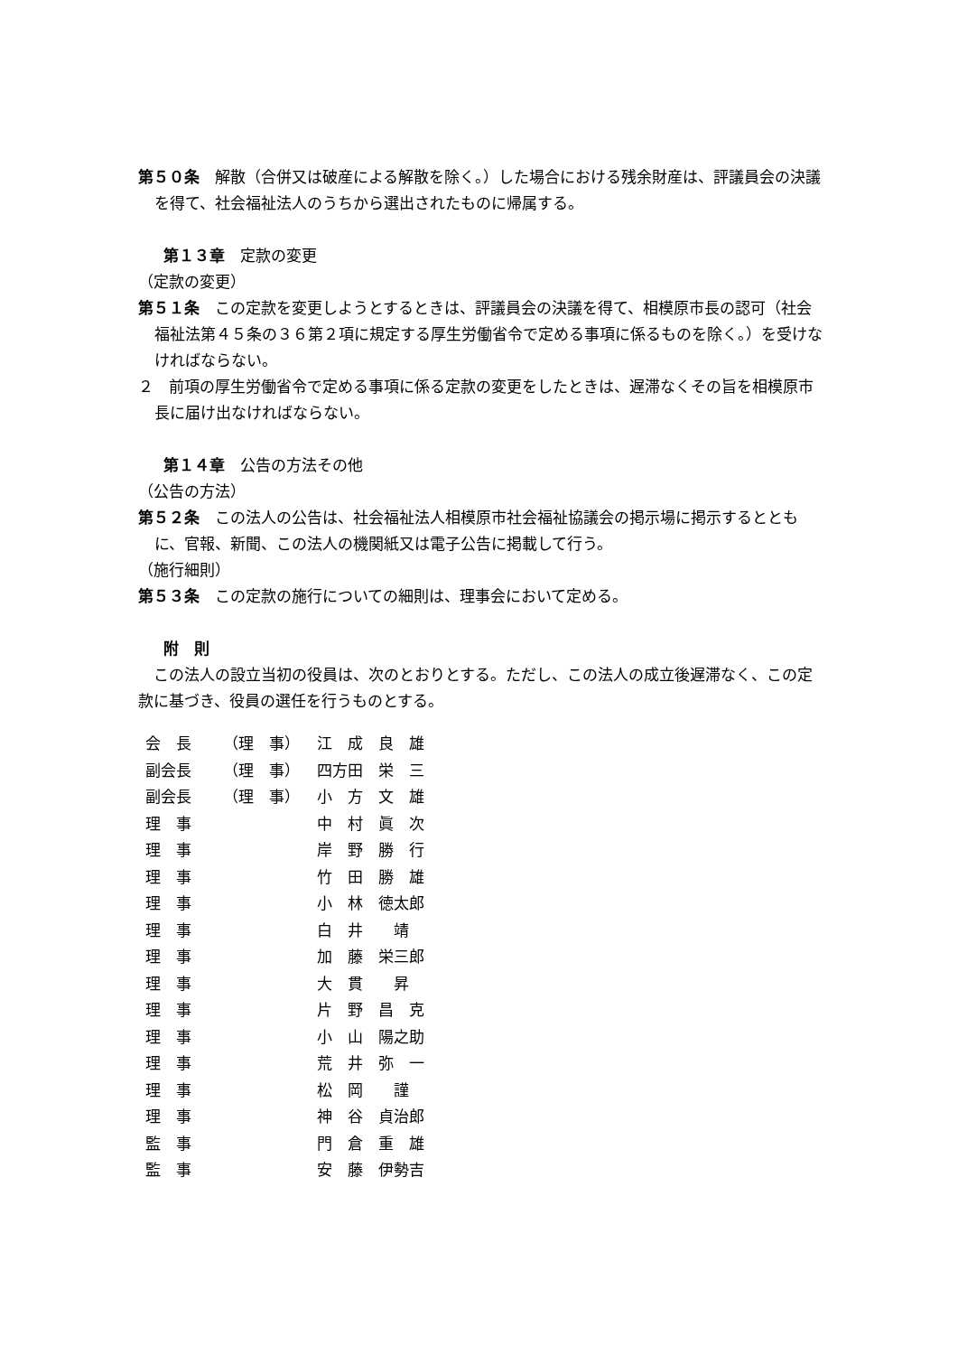第５０条　解散（合併又は破産による解散を除く。）した場合における残余財産は、評議員会の決議を得て、社会福祉法人のうちから選出されたものに帰属する。
第１３章　定款の変更
（定款の変更）
第５１条　この定款を変更しようとするときは、評議員会の決議を得て、相模原市長の認可（社会福祉法第４５条の３６第２項に規定する厚生労働省令で定める事項に係るものを除く。）を受けなければならない。
２　前項の厚生労働省令で定める事項に係る定款の変更をしたときは、遅滞なくその旨を相模原市長に届け出なければならない。
第１４章　公告の方法その他
（公告の方法）
第５２条　この法人の公告は、社会福祉法人相模原市社会福祉協議会の掲示場に掲示するとともに、官報、新聞、この法人の機関紙又は電子公告に掲載して行う。
（施行細則）
第５３条　この定款の施行についての細則は、理事会において定める。
附　則
　この法人の設立当初の役員は、次のとおりとする。ただし、この法人の成立後遅滞なく、この定款に基づき、役員の選任を行うものとする。
| 会 長 | （理 事） | 江 成 良 雄 |
| 副会長 | （理 事） | 四方田 栄 三 |
| 副会長 | （理 事） | 小 方 文 雄 |
| 理 事 | | 中 村 眞 次 |
| 理 事 | | 岸 野 勝 行 |
| 理 事 | | 竹 田 勝 雄 |
| 理 事 | | 小 林 徳太郎 |
| 理 事 | | 白 井 靖 |
| 理 事 | | 加 藤 栄三郎 |
| 理 事 | | 大 貫 昇 |
| 理 事 | | 片 野 昌 克 |
| 理 事 | | 小 山 陽之助 |
| 理 事 | | 荒 井 弥 一 |
| 理 事 | | 松 岡 謹 |
| 理 事 | | 神 谷 貞治郎 |
| 監 事 | | 門 倉 重 雄 |
| 監 事 | | 安 藤 伊勢吉 |